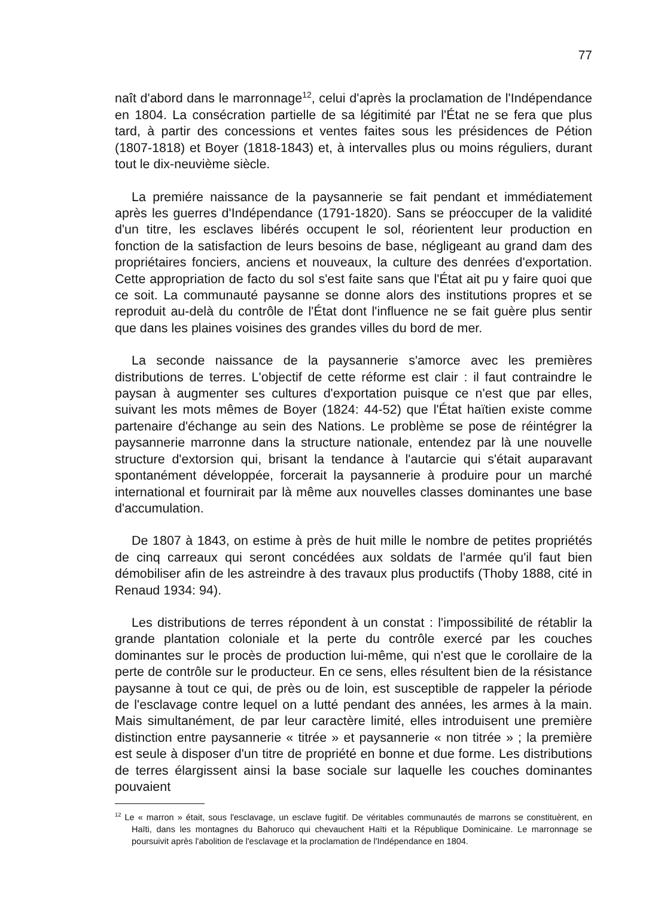77
naît d'abord dans le marronnage<sup>12</sup>, celui d'après la proclamation de l'Indépendance en 1804. La consécration partielle de sa légitimité par l'État ne se fera que plus tard, à partir des concessions et ventes faites sous les présidences de Pétion (1807-1818) et Boyer (1818-1843) et, à intervalles plus ou moins réguliers, durant tout le dix-neuvième siècle.
La premiére naissance de la paysannerie se fait pendant et immédiatement après les guerres d'Indépendance (1791-1820). Sans se préoccuper de la validité d'un titre, les esclaves libérés occupent le sol, réorientent leur production en fonction de la satisfaction de leurs besoins de base, négligeant au grand dam des propriétaires fonciers, anciens et nouveaux, la culture des denrées d'exportation. Cette appropriation de facto du sol s'est faite sans que l'État ait pu y faire quoi que ce soit. La communauté paysanne se donne alors des institutions propres et se reproduit au-delà du contrôle de l'État dont l'influence ne se fait guère plus sentir que dans les plaines voisines des grandes villes du bord de mer.
La seconde naissance de la paysannerie s'amorce avec les premières distributions de terres. L'objectif de cette réforme est clair : il faut contraindre le paysan à augmenter ses cultures d'exportation puisque ce n'est que par elles, suivant les mots mêmes de Boyer (1824: 44-52) que l'État haïtien existe comme partenaire d'échange au sein des Nations. Le problème se pose de réintégrer la paysannerie marronne dans la structure nationale, entendez par là une nouvelle structure d'extorsion qui, brisant la tendance à l'autarcie qui s'était auparavant spontanément développée, forcerait la paysannerie à produire pour un marché international et fournirait par là même aux nouvelles classes dominantes une base d'accumulation.
De 1807 à 1843, on estime à près de huit mille le nombre de petites propriétés de cinq carreaux qui seront concédées aux soldats de l'armée qu'il faut bien démobiliser afin de les astreindre à des travaux plus productifs (Thoby 1888, cité in Renaud 1934: 94).
Les distributions de terres répondent à un constat : l'impossibilité de rétablir la grande plantation coloniale et la perte du contrôle exercé par les couches dominantes sur le procès de production lui-même, qui n'est que le corollaire de la perte de contrôle sur le producteur. En ce sens, elles résultent bien de la résistance paysanne à tout ce qui, de près ou de loin, est susceptible de rappeler la période de l'esclavage contre lequel on a lutté pendant des années, les armes à la main. Mais simultanément, de par leur caractère limité, elles introduisent une première distinction entre paysannerie « titrée » et paysannerie « non titrée » ; la première est seule à disposer d'un titre de propriété en bonne et due forme. Les distributions de terres élargissent ainsi la base sociale sur laquelle les couches dominantes pouvaient
<sup>12</sup> Le « marron » était, sous l'esclavage, un esclave fugitif. De véritables communautés de marrons se constituèrent, en Haïti, dans les montagnes du Bahoruco qui chevauchent Haïti et la République Dominicaine. Le marronnage se poursuivit après l'abolition de l'esclavage et la proclamation de l'Indépendance en 1804.